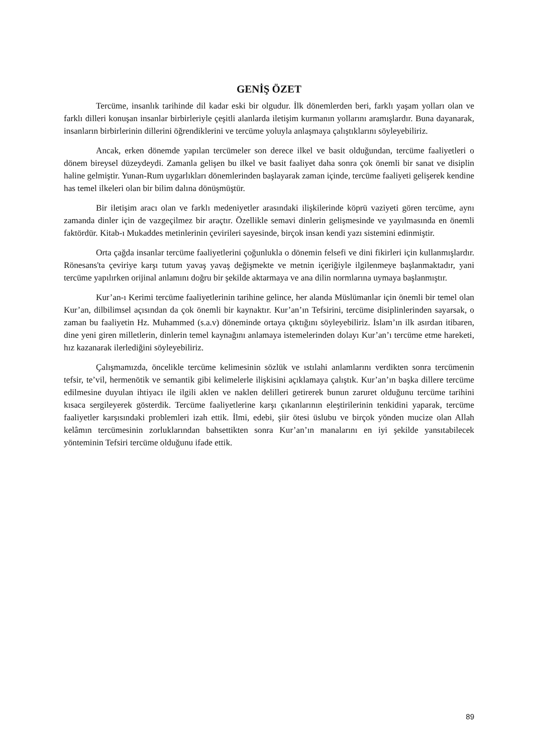GENİŞ ÖZET
Tercüme, insanlık tarihinde dil kadar eski bir olgudur. İlk dönemlerden beri, farklı yaşam yolları olan ve farklı dilleri konuşan insanlar birbirleriyle çeşitli alanlarda iletişim kurmanın yollarını aramışlardır. Buna dayanarak, insanların birbirlerinin dillerini öğrendiklerini ve tercüme yoluyla anlaşmaya çalıştıklarını söyleyebiliriz.
Ancak, erken dönemde yapılan tercümeler son derece ilkel ve basit olduğundan, tercüme faaliyetleri o dönem bireysel düzeydeydi. Zamanla gelişen bu ilkel ve basit faaliyet daha sonra çok önemli bir sanat ve disiplin haline gelmiştir. Yunan-Rum uygarlıkları dönemlerinden başlayarak zaman içinde, tercüme faaliyeti gelişerek kendine has temel ilkeleri olan bir bilim dalına dönüşmüştür.
Bir iletişim aracı olan ve farklı medeniyetler arasındaki ilişkilerinde köprü vaziyeti gören tercüme, aynı zamanda dinler için de vazgeçilmez bir araçtır. Özellikle semavi dinlerin gelişmesinde ve yayılmasında en önemli faktördür. Kitab-ı Mukaddes metinlerinin çevirileri sayesinde, birçok insan kendi yazı sistemini edinmiştir.
Orta çağda insanlar tercüme faaliyetlerini çoğunlukla o dönemin felsefi ve dini fikirleri için kullanmışlardır. Rönesans'ta çeviriye karşı tutum yavaş yavaş değişmekte ve metnin içeriğiyle ilgilenmeye başlanmaktadır, yani tercüme yapılırken orijinal anlamını doğru bir şekilde aktarmaya ve ana dilin normlarına uymaya başlanmıştır.
Kur’an-ı Kerimi tercüme faaliyetlerinin tarihine gelince, her alanda Müslümanlar için önemli bir temel olan Kur’an, dilbilimsel açısından da çok önemli bir kaynaktır. Kur’an’ın Tefsirini, tercüme disiplinlerinden sayarsak, o zaman bu faaliyetin Hz. Muhammed (s.a.v) döneminde ortaya çıktığını söyleyebiliriz. İslam’ın ilk asırdan itibaren, dine yeni giren milletlerin, dinlerin temel kaynağını anlamaya istemelerinden dolayı Kur’an’ı tercüme etme hareketi, hız kazanarak ilerlediğini söyleyebiliriz.
Çalışmamızda, öncelikle tercüme kelimesinin sözlük ve ıstılahi anlamlarını verdikten sonra tercümenin tefsir, te’vil, hermenötik ve semantik gibi kelimelerle ilişkisini açıklamaya çalıştık. Kur’an’ın başka dillere tercüme edilmesine duyulan ihtiyacı ile ilgili aklen ve naklen delilleri getirerek bunun zaruret olduğunu tercüme tarihini kısaca sergileyerek gösterdik. Tercüme faaliyetlerine karşı çıkanlarının eleştirilerinin tenkidini yaparak, tercüme faaliyetler karşısındaki problemleri izah ettik. İlmi, edebi, şiir ötesi üslubu ve birçok yönden mucize olan Allah kelâmın tercümesinin zorluklarından bahsettikten sonra Kur’an’ın manalarını en iyi şekilde yansıtabilecek yönteminin Tefsiri tercüme olduğunu ifade ettik.
89